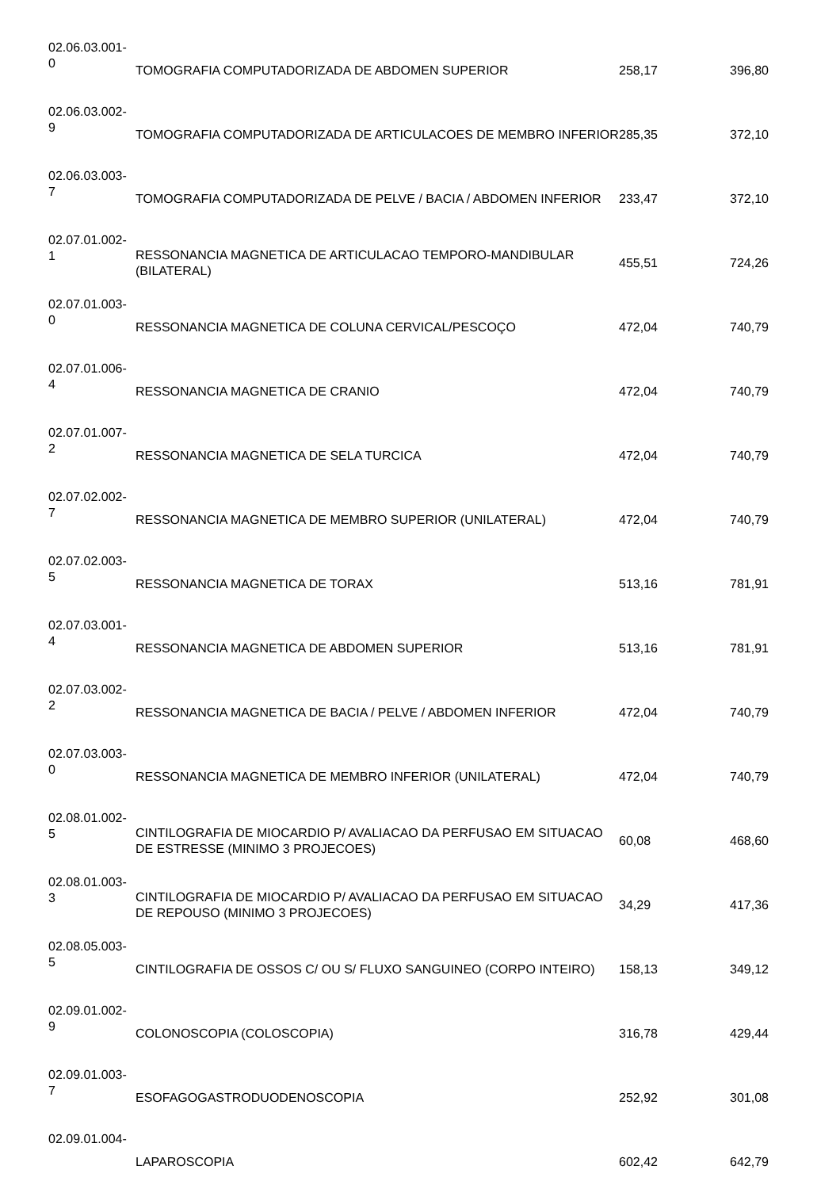| 02.06.03.001- 0 | TOMOGRAFIA COMPUTADORIZADA DE ABDOMEN SUPERIOR | 258,17 | 396,80 |
| 02.06.03.002- 9 | TOMOGRAFIA COMPUTADORIZADA DE ARTICULACOES DE MEMBRO INFERIOR | 285,35 | 372,10 |
| 02.06.03.003- 7 | TOMOGRAFIA COMPUTADORIZADA DE PELVE / BACIA / ABDOMEN INFERIOR | 233,47 | 372,10 |
| 02.07.01.002- 1 | RESSONANCIA MAGNETICA DE ARTICULACAO TEMPORO-MANDIBULAR (BILATERAL) | 455,51 | 724,26 |
| 02.07.01.003- 0 | RESSONANCIA MAGNETICA DE COLUNA CERVICAL/PESCOÇO | 472,04 | 740,79 |
| 02.07.01.006- 4 | RESSONANCIA MAGNETICA DE CRANIO | 472,04 | 740,79 |
| 02.07.01.007- 2 | RESSONANCIA MAGNETICA DE SELA TURCICA | 472,04 | 740,79 |
| 02.07.02.002- 7 | RESSONANCIA MAGNETICA DE MEMBRO SUPERIOR (UNILATERAL) | 472,04 | 740,79 |
| 02.07.02.003- 5 | RESSONANCIA MAGNETICA DE TORAX | 513,16 | 781,91 |
| 02.07.03.001- 4 | RESSONANCIA MAGNETICA DE ABDOMEN SUPERIOR | 513,16 | 781,91 |
| 02.07.03.002- 2 | RESSONANCIA MAGNETICA DE BACIA / PELVE / ABDOMEN INFERIOR | 472,04 | 740,79 |
| 02.07.03.003- 0 | RESSONANCIA MAGNETICA DE MEMBRO INFERIOR (UNILATERAL) | 472,04 | 740,79 |
| 02.08.01.002- 5 | CINTILOGRAFIA DE MIOCARDIO P/ AVALIACAO DA PERFUSAO EM SITUACAO DE ESTRESSE (MINIMO 3 PROJECOES) | 60,08 | 468,60 |
| 02.08.01.003- 3 | CINTILOGRAFIA DE MIOCARDIO P/ AVALIACAO DA PERFUSAO EM SITUACAO DE REPOUSO (MINIMO 3 PROJECOES) | 34,29 | 417,36 |
| 02.08.05.003- 5 | CINTILOGRAFIA DE OSSOS C/ OU S/ FLUXO SANGUINEO (CORPO INTEIRO) | 158,13 | 349,12 |
| 02.09.01.002- 9 | COLONOSCOPIA (COLOSCOPIA) | 316,78 | 429,44 |
| 02.09.01.003- 7 | ESOFAGOGASTRODUODENOSCOPIA | 252,92 | 301,08 |
| 02.09.01.004- | LAPAROSCOPIA | 602,42 | 642,79 |